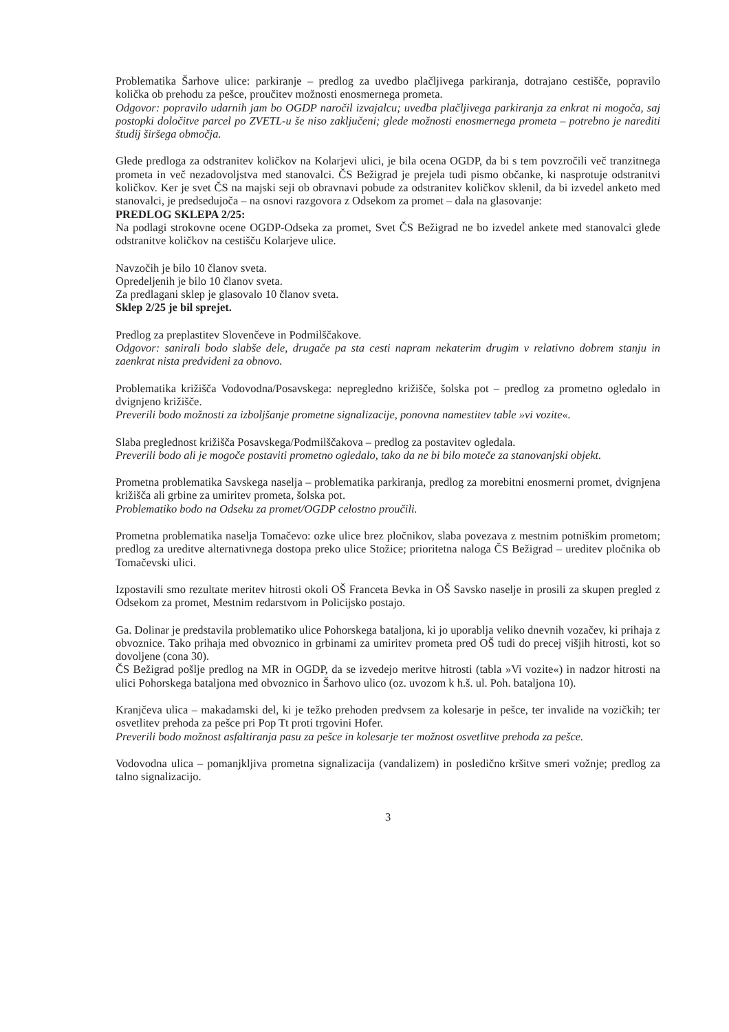Problematika Šarhove ulice: parkiranje – predlog za uvedbo plačljivega parkiranja, dotrajano cestišče, popravilo količka ob prehodu za pešce, proučitev možnosti enosmernega prometa.
Odgovor: popravilo udarnih jam bo OGDP naročil izvajalcu; uvedba plačljivega parkiranja za enkrat ni mogoča, saj postopki določitve parcel po ZVETL-u še niso zaključeni; glede možnosti enosmernega prometa – potrebno je narediti študij širšega območja.
Glede predloga za odstranitev količkov na Kolarjevi ulici, je bila ocena OGDP, da bi s tem povzročili več tranzitnega prometa in več nezadovoljstva med stanovalci. ČS Bežigrad je prejela tudi pismo občanke, ki nasprotuje odstranitvi količkov. Ker je svet ČS na majski seji ob obravnavi pobude za odstranitev količkov sklenil, da bi izvedel anketo med stanovalci, je predsedujoča – na osnovi razgovora z Odsekom za promet – dala na glasovanje:
PREDLOG SKLEPA 2/25:
Na podlagi strokovne ocene OGDP-Odseka za promet, Svet ČS Bežigrad ne bo izvedel ankete med stanovalci glede odstranitve količkov na cestišču Kolarjeve ulice.
Navzočih je bilo 10 članov sveta.
Opredeljenih je bilo 10 članov sveta.
Za predlagani sklep je glasovalo 10 članov sveta.
Sklep 2/25 je bil sprejet.
Predlog za preplastitev Slovenčeve in Podmilščakove.
Odgovor: sanirali bodo slabše dele, drugače pa sta cesti napram nekaterim drugim v relativno dobrem stanju in zaenkrat nista predvideni za obnovo.
Problematika križišča Vodovodna/Posavskega: nepregledno križišče, šolska pot – predlog za prometno ogledalo in dvignjeno križišče.
Preverili bodo možnosti za izboljšanje prometne signalizacije, ponovna namestitev table »vi vozite«.
Slaba preglednost križišča Posavskega/Podmilščakova – predlog za postavitev ogledala.
Preverili bodo ali je mogoče postaviti prometno ogledalo, tako da ne bi bilo moteče za stanovanjski objekt.
Prometna problematika Savskega naselja – problematika parkiranja, predlog za morebitni enosmerni promet, dvignjena križišča ali grbine za umiritev prometa, šolska pot.
Problematiko bodo na Odseku za promet/OGDP celostno proučili.
Prometna problematika naselja Tomačevo: ozke ulice brez pločnikov, slaba povezava z mestnim potniškim prometom; predlog za ureditve alternativnega dostopa preko ulice Stožice; prioritetna naloga ČS Bežigrad – ureditev pločnika ob Tomačevski ulici.
Izpostavili smo rezultate meritev hitrosti okoli OŠ Franceta Bevka in OŠ Savsko naselje in prosili za skupen pregled z Odsekom za promet, Mestnim redarstvom in Policijsko postajo.
Ga. Dolinar je predstavila problematiko ulice Pohorskega bataljona, ki jo uporablja veliko dnevnih vozačev, ki prihaja z obvoznice. Tako prihaja med obvoznico in grbinami za umiritev prometa pred OŠ tudi do precej višjih hitrosti, kot so dovoljene (cona 30).
ČS Bežigrad pošlje predlog na MR in OGDP, da se izvedejo meritve hitrosti (tabla »Vi vozite«) in nadzor hitrosti na ulici Pohorskega bataljona med obvoznico in Šarhovo ulico (oz. uvozom k h.š. ul. Poh. bataljona 10).
Kranjčeva ulica – makadamski del, ki je težko prehoden predvsem za kolesarje in pešce, ter invalide na vozičkih; ter osvetlitev prehoda za pešce pri Pop Tt proti trgovini Hofer.
Preverili bodo možnost asfaltiranja pasu za pešce in kolesarje ter možnost osvetlitve prehoda za pešce.
Vodovodna ulica – pomanjkljiva prometna signalizacija (vandalizem) in posledično kršitve smeri vožnje; predlog za talno signalizacijo.
3